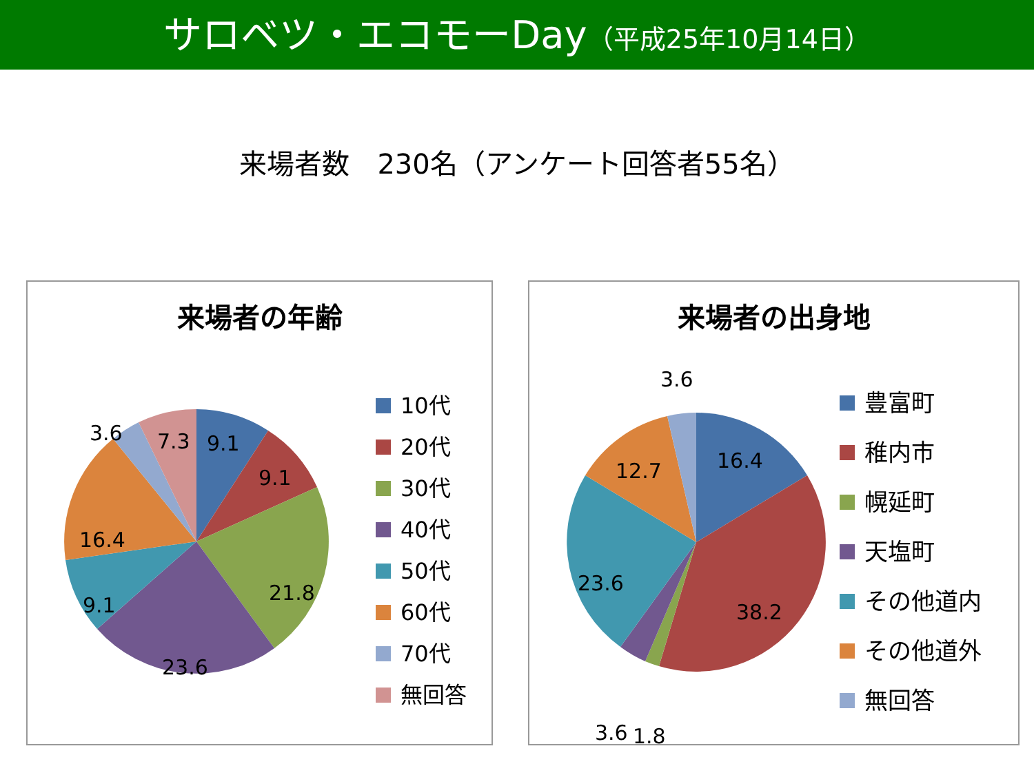サロベツ・エコモーDay（平成25年10月14日）
来場者数　230名（アンケート回答者55名）
来場者の年齢
9.1
9.1
21.8
23.6
9.1
16.4
3.6
7.3
10代
20代
30代
40代
50代
60代
70代
無回答
来場者の出身地
16.4
38.2
23.6
12.7
3.6
3.6
1.8
豊富町
稚内市
幌延町
天塩町
その他道内
その他道外
無回答